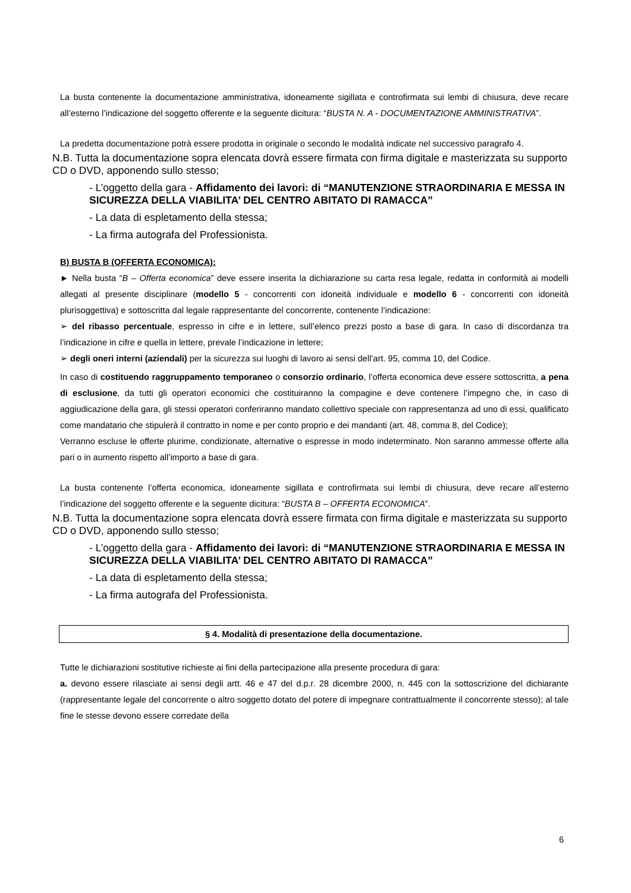La busta contenente la documentazione amministrativa, idoneamente sigillata e controfirmata sui lembi di chiusura, deve recare all’esterno l’indicazione del soggetto offerente e la seguente dicitura: “BUSTA N. A - DOCUMENTAZIONE AMMINISTRATIVA”.
La predetta documentazione potrà essere prodotta in originale o secondo le modalità indicate nel successivo paragrafo 4.
N.B. Tutta la documentazione sopra elencata dovrà essere firmata con firma digitale e masterizzata su supporto CD o DVD, apponendo sullo stesso;
- L’oggetto della gara - Affidamento dei lavori: di “MANUTENZIONE STRAORDINARIA E MESSA IN SICUREZZA DELLA VIABILITA’ DEL CENTRO ABITATO DI RAMACCA”
- La data di espletamento della stessa;
- La firma autografa del Professionista.
B) BUSTA B (OFFERTA ECONOMICA):
► Nella busta “B – Offerta economica” deve essere inserita la dichiarazione su carta resa legale, redatta in conformità ai modelli allegati al presente disciplinare (modello 5 - concorrenti con idoneità individuale e modello 6 - concorrenti con idoneità plurisoggettiva) e sottoscritta dal legale rappresentante del concorrente, contenente l’indicazione:
➢ del ribasso percentuale, espresso in cifre e in lettere, sull’elenco prezzi posto a base di gara. In caso di discordanza tra l’indicazione in cifre e quella in lettere, prevale l’indicazione in lettere;
➢ degli oneri interni (aziendali) per la sicurezza sui luoghi di lavoro ai sensi dell’art. 95, comma 10, del Codice.
In caso di costituendo raggruppamento temporaneo o consorzio ordinario, l’offerta economica deve essere sottoscritta, a pena di esclusione, da tutti gli operatori economici che costituiranno la compagine e deve contenere l’impegno che, in caso di aggiudicazione della gara, gli stessi operatori conferiranno mandato collettivo speciale con rappresentanza ad uno di essi, qualificato come mandatario che stipulerà il contratto in nome e per conto proprio e dei mandanti (art. 48, comma 8, del Codice);
Verranno escluse le offerte plurime, condizionate, alternative o espresse in modo indeterminato. Non saranno ammesse offerte alla pari o in aumento rispetto all’importo a base di gara.
La busta contenente l’offerta economica, idoneamente sigillata e controfirmata sui lembi di chiusura, deve recare all’esterno l’indicazione del soggetto offerente e la seguente dicitura: “BUSTA B – OFFERTA ECONOMICA”.
N.B. Tutta la documentazione sopra elencata dovrà essere firmata con firma digitale e masterizzata su supporto CD o DVD, apponendo sullo stesso;
- L’oggetto della gara - Affidamento dei lavori: di “MANUTENZIONE STRAORDINARIA E MESSA IN SICUREZZA DELLA VIABILITA’ DEL CENTRO ABITATO DI RAMACCA”
- La data di espletamento della stessa;
- La firma autografa del Professionista.
§ 4. Modalità di presentazione della documentazione.
Tutte le dichiarazioni sostitutive richieste ai fini della partecipazione alla presente procedura di gara:
a. devono essere rilasciate ai sensi degli artt. 46 e 47 del d.p.r. 28 dicembre 2000, n. 445 con la sottoscrizione del dichiarante (rappresentante legale del concorrente o altro soggetto dotato del potere di impegnare contrattualmente il concorrente stesso); al tale fine le stesse devono essere corredate della
6